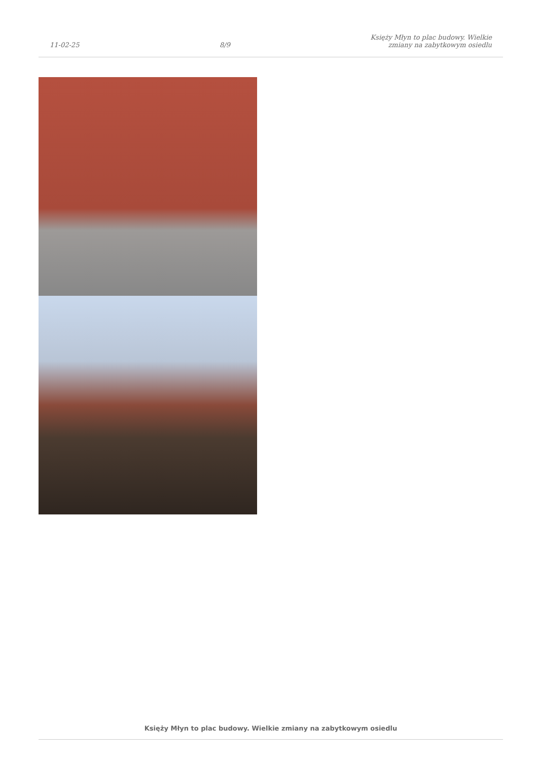11-02-25
8/9
Księży Młyn to plac budowy. Wielkie
zmiany na zabytkowym osiedlu
Księży Młyn to plac budowy. Wielkie zmiany na zabytkowym osiedlu